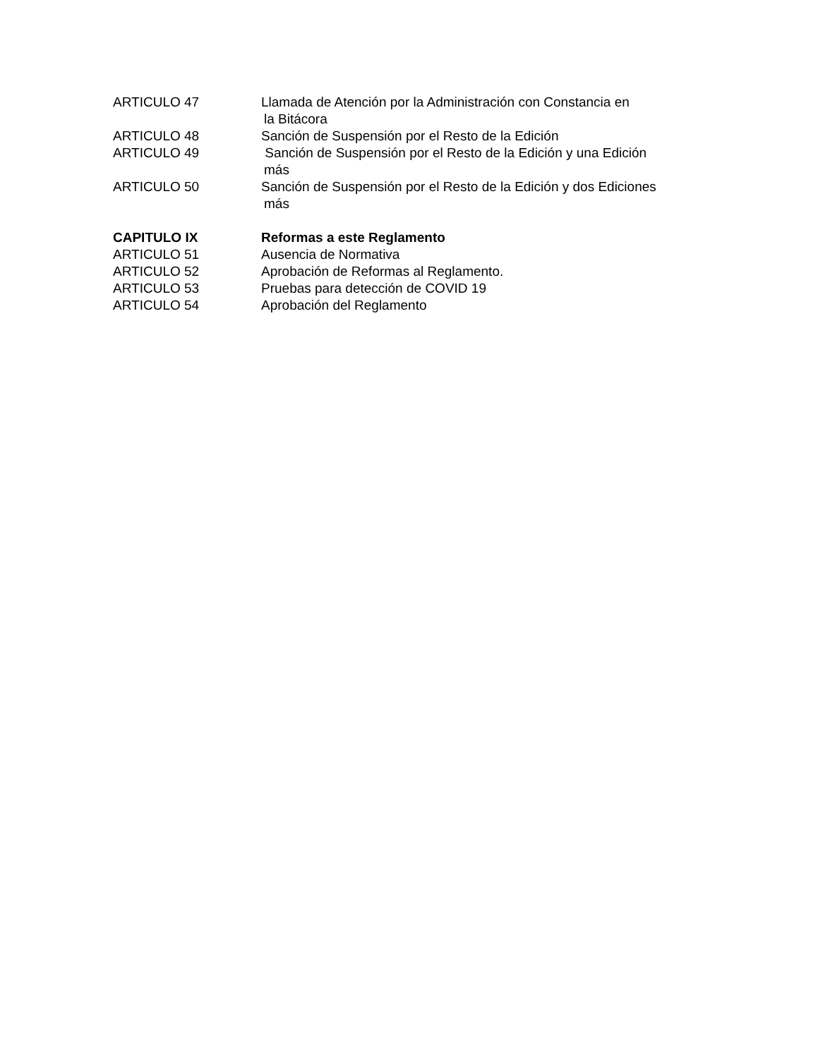ARTICULO 47 Llamada de Atención por la Administración con Constancia en
la Bitácora
ARTICULO 48 Sanción de Suspensión por el Resto de la Edición
ARTICULO 49 Sanción de Suspensión por el Resto de la Edición y una Edición
más
ARTICULO 50 Sanción de Suspensión por el Resto de la Edición y dos Ediciones
más
CAPITULO IX Reformas a este Reglamento
ARTICULO 51 Ausencia de Normativa
ARTICULO 52 Aprobación de Reformas al Reglamento.
ARTICULO 53 Pruebas para detección de COVID 19
ARTICULO 54 Aprobación del Reglamento